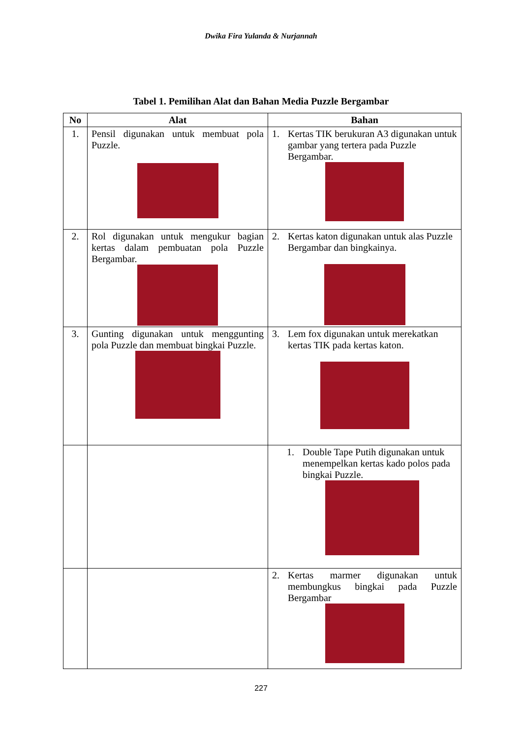Dwika Fira Yulanda & Nurjannah
Tabel 1. Pemilihan Alat dan Bahan Media Puzzle Bergambar
| No | Alat | Bahan |
| --- | --- | --- |
| 1. | Pensil digunakan untuk membuat pola Puzzle. | 1. Kertas TIK berukuran A3 digunakan untuk gambar yang tertera pada Puzzle Bergambar. |
| 2. | Rol digunakan untuk mengukur bagian kertas dalam pembuatan pola Puzzle Bergambar. | 2. Kertas katon digunakan untuk alas Puzzle Bergambar dan bingkainya. |
| 3. | Gunting digunakan untuk menggunting pola Puzzle dan membuat bingkai Puzzle. | 3. Lem fox digunakan untuk merekatkan kertas TIK pada kertas katon. |
| | | 1. Double Tape Putih digunakan untuk menempelkan kertas kado polos pada bingkai Puzzle. |
| | | 2. Kertas marmer digunakan untuk membungkus bingkai pada Puzzle Bergambar |
227